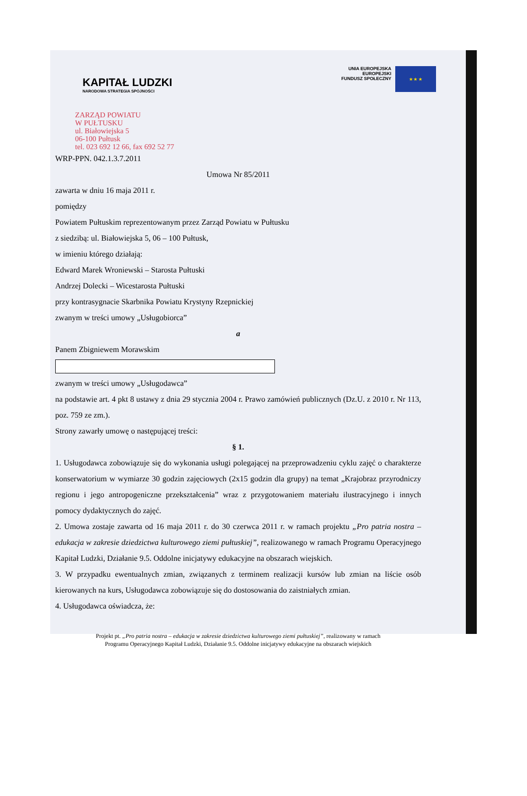KAPITAŁ LUDZKI
NARODOWA STRATEGIA SPÓJNOŚCI
UNIA EUROPEJSKA
EUROPEJSKI
FUNDUSZ SPOŁECZNY
★ ★ ★
ZARZĄD POWIATU
W PUŁTUSKU
ul. Białowiejska 5
06-100 Pułtusk
tel. 023 692 12 66, fax 692 52 77
WRP-PPN. 042.1.3.7.2011
Umowa Nr 85/2011
zawarta w dniu 16 maja 2011 r.
pomiędzy
Powiatem Pułtuskim reprezentowanym przez Zarząd Powiatu w Pułtusku
z siedzibą: ul. Białowiejska 5, 06 – 100 Pułtusk,
w imieniu którego działają:
Edward Marek Wroniewski – Starosta Pułtuski
Andrzej Dolecki – Wicestarosta Pułtuski
przy kontrasygnacie Skarbnika Powiatu Krystyny Rzepnickiej
zwanym w treści umowy „Usługobiorca”
a
Panem Zbigniewem Morawskim
zwanym w treści umowy „Usługodawca”
na podstawie art. 4 pkt 8 ustawy z dnia 29 stycznia 2004 r. Prawo zamówień publicznych (Dz.U. z 2010 r. Nr 113, poz. 759 ze zm.).
Strony zawarły umowę o następującej treści:
§ 1.
1. Usługodawca zobowiązuje się do wykonania usługi polegającej na przeprowadzeniu cyklu zajęć o charakterze konserwatorium w wymiarze 30 godzin zajęciowych (2x15 godzin dla grupy) na temat „Krajobraz przyrodniczy regionu i jego antropogeniczne przekształcenia” wraz z przygotowaniem materiału ilustracyjnego i innych pomocy dydaktycznych do zajęć.
2. Umowa zostaje zawarta od 16 maja 2011 r. do 30 czerwca 2011 r. w ramach projektu „Pro patria nostra – edukacja w zakresie dziedzictwa kulturowego ziemi pułtuskiej”, realizowanego w ramach Programu Operacyjnego Kapitał Ludzki, Działanie 9.5. Oddolne inicjatywy edukacyjne na obszarach wiejskich.
3. W przypadku ewentualnych zmian, związanych z terminem realizacji kursów lub zmian na liście osób kierowanych na kurs, Usługodawca zobowiązuje się do dostosowania do zaistniałych zmian.
4. Usługodawca oświadcza, że:
Projekt pt. „Pro patria nostra – edukacja w zakresie dziedzictwa kulturowego ziemi pułtuskiej”, realizowany w ramach
Programu Operacyjnego Kapitał Ludzki, Działanie 9.5. Oddolne inicjatywy edukacyjne na obszarach wiejskich